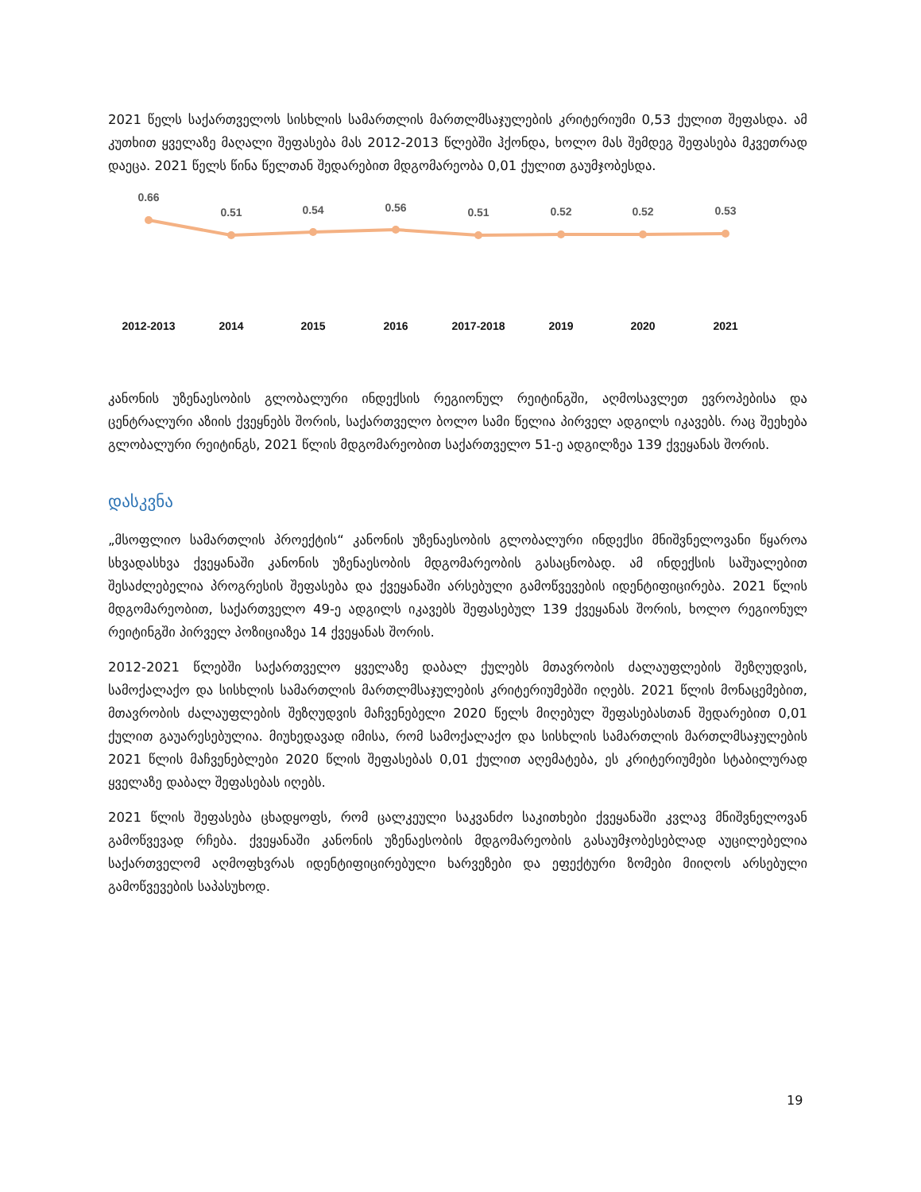2021 წელს საქართველოს სისხლის სამართლის მართლმსაჯულების კრიტერიუმი 0,53 ქულით შეფასდა. ამ კუთხით ყველაზე მაღალი შეფასება მას 2012-2013 წლებში ჰქონდა, ხოლო მას შემდეგ შეფასება მკვეთრად დაეცა. 2021 წელს წინა წელთან შედარებით მდგომარეობა 0,01 ქულით გაუმჯობესდა.
0.66
0.51
0.54
0.56
0.51
0.52
0.52
0.53
2012-2013
2014
2015
2016
2017-2018
2019
2020
2021
კანონის უზენაესობის გლობალური ინდექსის რეგიონულ რეიტინგში, აღმოსავლეთ ევროპებისა და ცენტრალური აზიის ქვეყნებს შორის, საქართველო ბოლო სამი წელია პირველ ადგილს იკავებს. რაც შეეხება გლობალური რეიტინგს, 2021 წლის მდგომარეობით საქართველო 51-ე ადგილზეა 139 ქვეყანას შორის.
დასკვნა
„მსოფლიო სამართლის პროექტის“ კანონის უზენაესობის გლობალური ინდექსი მნიშვნელოვანი წყაროა სხვადასხვა ქვეყანაში კანონის უზენაესობის მდგომარეობის გასაცნობად. ამ ინდექსის საშუალებით შესაძლებელია პროგრესის შეფასება და ქვეყანაში არსებული გამოწვევების იდენტიფიცირება. 2021 წლის მდგომარეობით, საქართველო 49-ე ადგილს იკავებს შეფასებულ 139 ქვეყანას შორის, ხოლო რეგიონულ რეიტინგში პირველ პოზიციაზეა 14 ქვეყანას შორის.
2012-2021 წლებში საქართველო ყველაზე დაბალ ქულებს მთავრობის ძალაუფლების შეზღუდვის, სამოქალაქო და სისხლის სამართლის მართლმსაჯულების კრიტერიუმებში იღებს. 2021 წლის მონაცემებით, მთავრობის ძალაუფლების შეზღუდვის მაჩვენებელი 2020 წელს მიღებულ შეფასებასთან შედარებით 0,01 ქულით გაუარესებულია. მიუხედავად იმისა, რომ სამოქალაქო და სისხლის სამართლის მართლმსაჯულების 2021 წლის მაჩვენებლები 2020 წლის შეფასებას 0,01 ქულით აღემატება, ეს კრიტერიუმები სტაბილურად ყველაზე დაბალ შეფასებას იღებს.
2021 წლის შეფასება ცხადყოფს, რომ ცალკეული საკვანძო საკითხები ქვეყანაში კვლავ მნიშვნელოვან გამოწვევად რჩება. ქვეყანაში კანონის უზენაესობის მდგომარეობის გასაუმჯობესებლად აუცილებელია საქართველომ აღმოფხვრას იდენტიფიცირებული ხარვეზები და ეფექტური ზომები მიიღოს არსებული გამოწვევების საპასუხოდ.
19